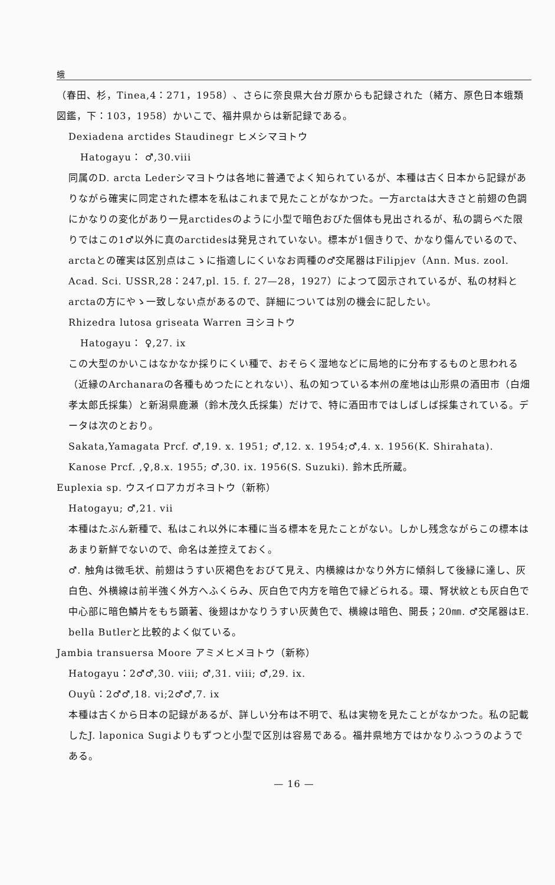蛾
（春田、杉，Tinea,4：271，1958）、さらに奈良県大台ガ原からも記録された（緒方、原色日本蛾類図鑑，下：103，1958）かいこで、福井県からは新記録である。
Dexiadena arctides Staudinegr ヒメシマヨトウ
Hatogayu： ♂,30.viii
同属のD. arcta Lederシマヨトウは各地に普通でよく知られているが、本種は古く日本から記録がありながら確実に同定された標本を私はこれまで見たことがなかつた。一方arctaは大きさと前翅の色調にかなりの変化があり一見arctidesのように小型で暗色おびた個体も見出されるが、私の調らべた限りではこの1♂以外に真のarctidesは発見されていない。標本が1個きりで、かなり傷んでいるので、arctaとの確実は区別点はこゝに指適しにくいなお両種の♂交尾器はFilipjev（Ann. Mus. zool. Acad. Sci. USSR,28：247,pl. 15. f. 27—28，1927）によつて図示されているが、私の材料とarctaの方にやゝ一致しない点があるので、詳細については別の機会に記したい。
Rhizedra lutosa griseata Warren ヨシヨトウ
Hatogayu： ♀,27. ix
この大型のかいこはなかなか採りにくい種で、おそらく湿地などに局地的に分布するものと思われる（近縁のArchanaraの各種もめつたにとれない）、私の知つている本州の産地は山形県の酒田市（白畑孝太郎氏採集）と新潟県鹿瀬（鈴木茂久氏採集）だけで、特に酒田市ではしばしば採集されている。データは次のとおり。
Sakata,Yamagata Prcf. ♂,19. x. 1951; ♂,12. x. 1954;♂,4. x. 1956(K. Shirahata).
Kanose Prcf. ,♀,8.x. 1955; ♂,30. ix. 1956(S. Suzuki). 鈴木氏所蔵。
Euplexia sp. ウスイロアカガネヨトウ（新称）
Hatogayu; ♂,21. vii
本種はたぶん新種で、私はこれ以外に本種に当る標本を見たことがない。しかし残念ながらこの標本はあまり新鮮でないので、命名は差控えておく。
♂. 触角は微毛状、前翅はうすい灰褐色をおびて見え、内横線はかなり外方に傾斜して後縁に達し、灰白色、外横線は前半強く外方へふくらみ、灰白色で内方を暗色で縁どられる。環、腎状紋とも灰白色で中心部に暗色鱗片をもち顕著、後翅はかなりうすい灰黄色で、横線は暗色、開長；20㎜. ♂交尾器はE. bella Butlerと比較的よく似ている。
Jambia transuersa Moore アミメヒメヨトウ（新称）
Hatogayu：2♂♂,30. viii; ♂,31. viii; ♂,29. ix.
Ouyû：2♂♂,18. vi;2♂♂,7. ix
本種は古くから日本の記録があるが、詳しい分布は不明で、私は実物を見たことがなかつた。私の記載したJ. laponica Sugiよりもずつと小型で区別は容易である。福井県地方ではかなりふつうのようである。
— 16 —